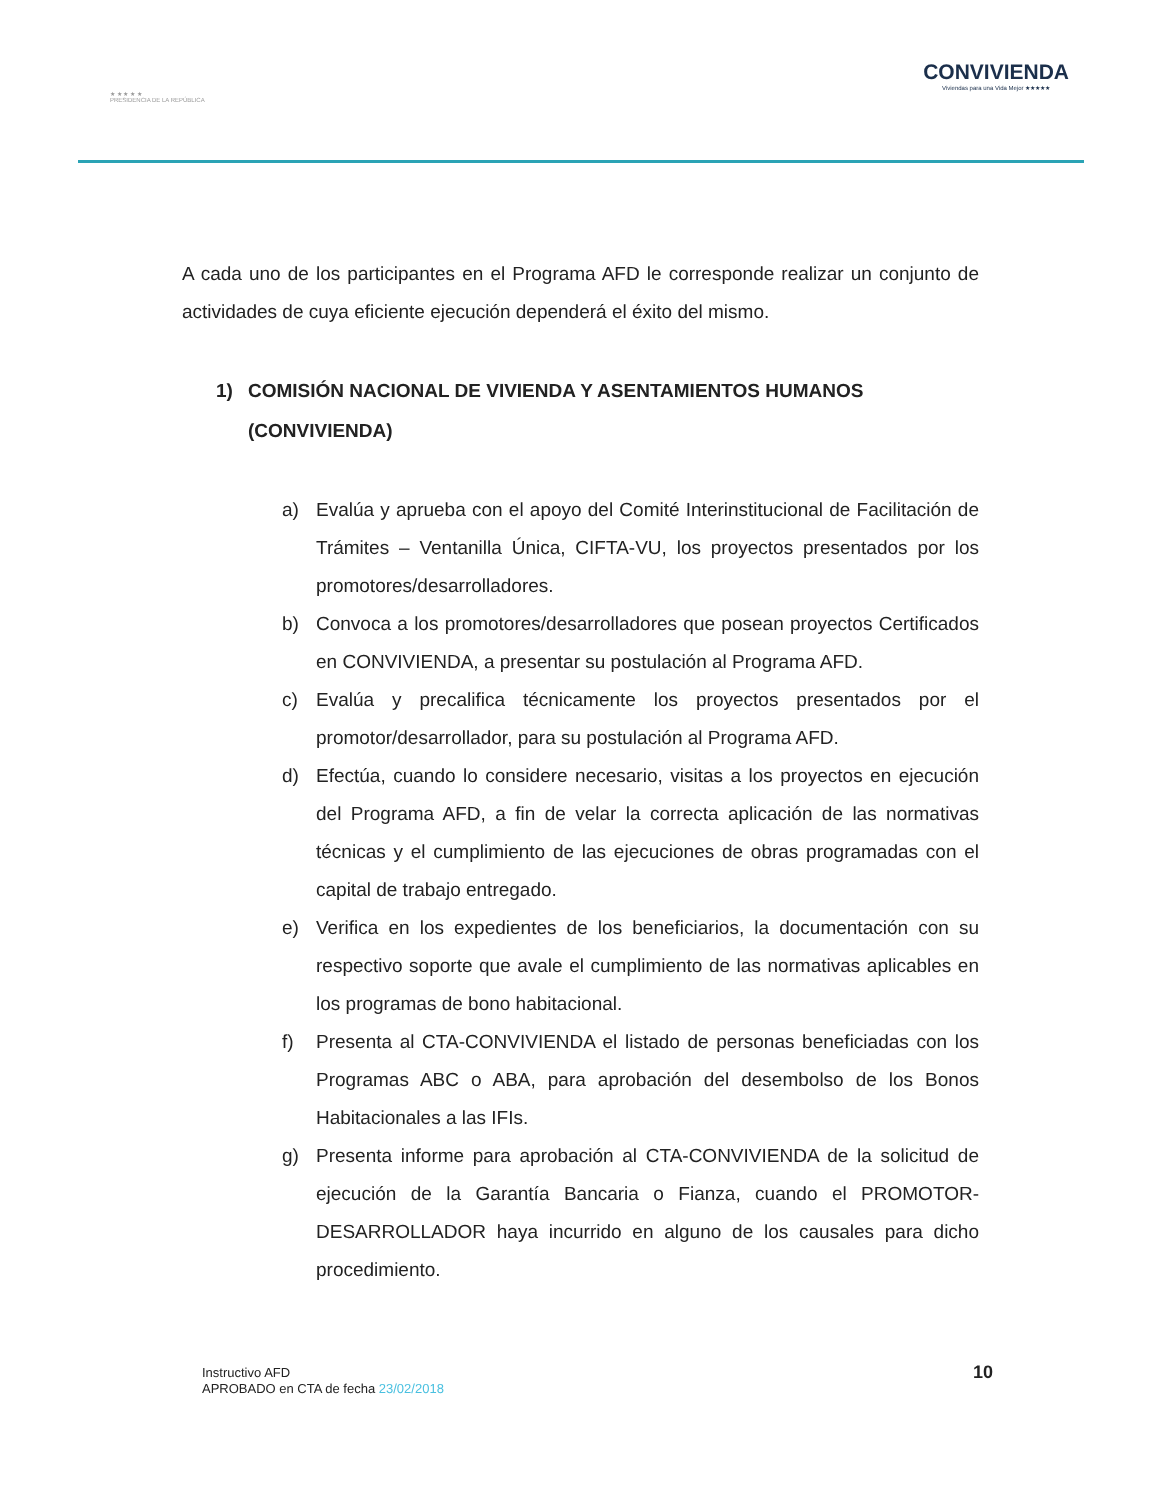★ ★ ★ ★ ★
PRESIDENCIA DE LA REPÚBLICA
CONVIVIENDA
Viviendas para una Vida Mejor ★★★★★
A cada uno de los participantes en el Programa AFD le corresponde realizar un conjunto de actividades de cuya eficiente ejecución dependerá el éxito del mismo.
1) COMISIÓN NACIONAL DE VIVIENDA Y ASENTAMIENTOS HUMANOS (CONVIVIENDA)
a) Evalúa y aprueba con el apoyo del Comité Interinstitucional de Facilitación de Trámites – Ventanilla Única, CIFTA-VU, los proyectos presentados por los promotores/desarrolladores.
b) Convoca a los promotores/desarrolladores que posean proyectos Certificados en CONVIVIENDA, a presentar su postulación al Programa AFD.
c) Evalúa y precalifica técnicamente los proyectos presentados por el promotor/desarrollador, para su postulación al Programa AFD.
d) Efectúa, cuando lo considere necesario, visitas a los proyectos en ejecución del Programa AFD, a fin de velar la correcta aplicación de las normativas técnicas y el cumplimiento de las ejecuciones de obras programadas con el capital de trabajo entregado.
e) Verifica en los expedientes de los beneficiarios, la documentación con su respectivo soporte que avale el cumplimiento de las normativas aplicables en los programas de bono habitacional.
f) Presenta al CTA-CONVIVIENDA el listado de personas beneficiadas con los Programas ABC o ABA, para aprobación del desembolso de los Bonos Habitacionales a las IFIs.
g) Presenta informe para aprobación al CTA-CONVIVIENDA de la solicitud de ejecución de la Garantía Bancaria o Fianza, cuando el PROMOTOR-DESARROLLADOR haya incurrido en alguno de los causales para dicho procedimiento.
Instructivo AFD
APROBADO en CTA de fecha 23/02/2018
10